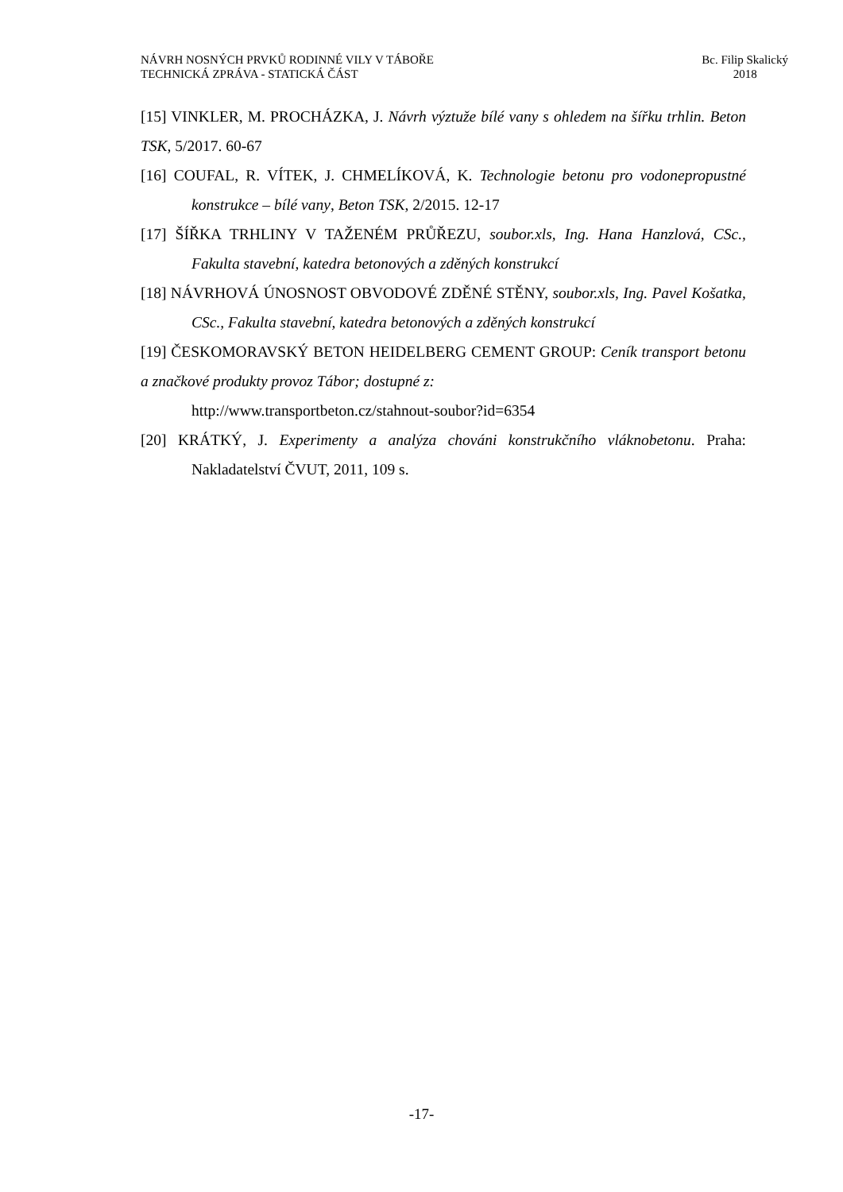NÁVRH NOSNÝCH PRVKŮ RODINNÉ VILY V TÁBOŘE
TECHNICKÁ ZPRÁVA - STATICKÁ ČÁST
Bc. Filip Skalický
2018
[15] VINKLER, M. PROCHÁZKA, J. Návrh výztuže bílé vany s ohledem na šířku trhlin. Beton TSK, 5/2017. 60-67
[16] COUFAL, R. VÍTEK, J. CHMELÍKOVÁ, K. Technologie betonu pro vodonepropustné konstrukce – bílé vany, Beton TSK, 2/2015. 12-17
[17] ŠÍŘKA TRHLINY V TAŽENÉM PRŮŘEZU, soubor.xls, Ing. Hana Hanzlová, CSc., Fakulta stavební, katedra betonových a zděných konstrukcí
[18] NÁVRHOVÁ ÚNOSNOST OBVODOVÉ ZDĚNÉ STĚNY, soubor.xls, Ing. Pavel Košatka, CSc., Fakulta stavební, katedra betonových a zděných konstrukcí
[19] ČESKOMORAVSKÝ BETON HEIDELBERG CEMENT GROUP: Ceník transport betonu a značkové produkty provoz Tábor; dostupné z:
http://www.transportbeton.cz/stahnout-soubor?id=6354
[20] KRÁTKÝ, J. Experimenty a analýza chováni konstrukčního vláknobetonu. Praha: Nakladatelství ČVUT, 2011, 109 s.
-17-